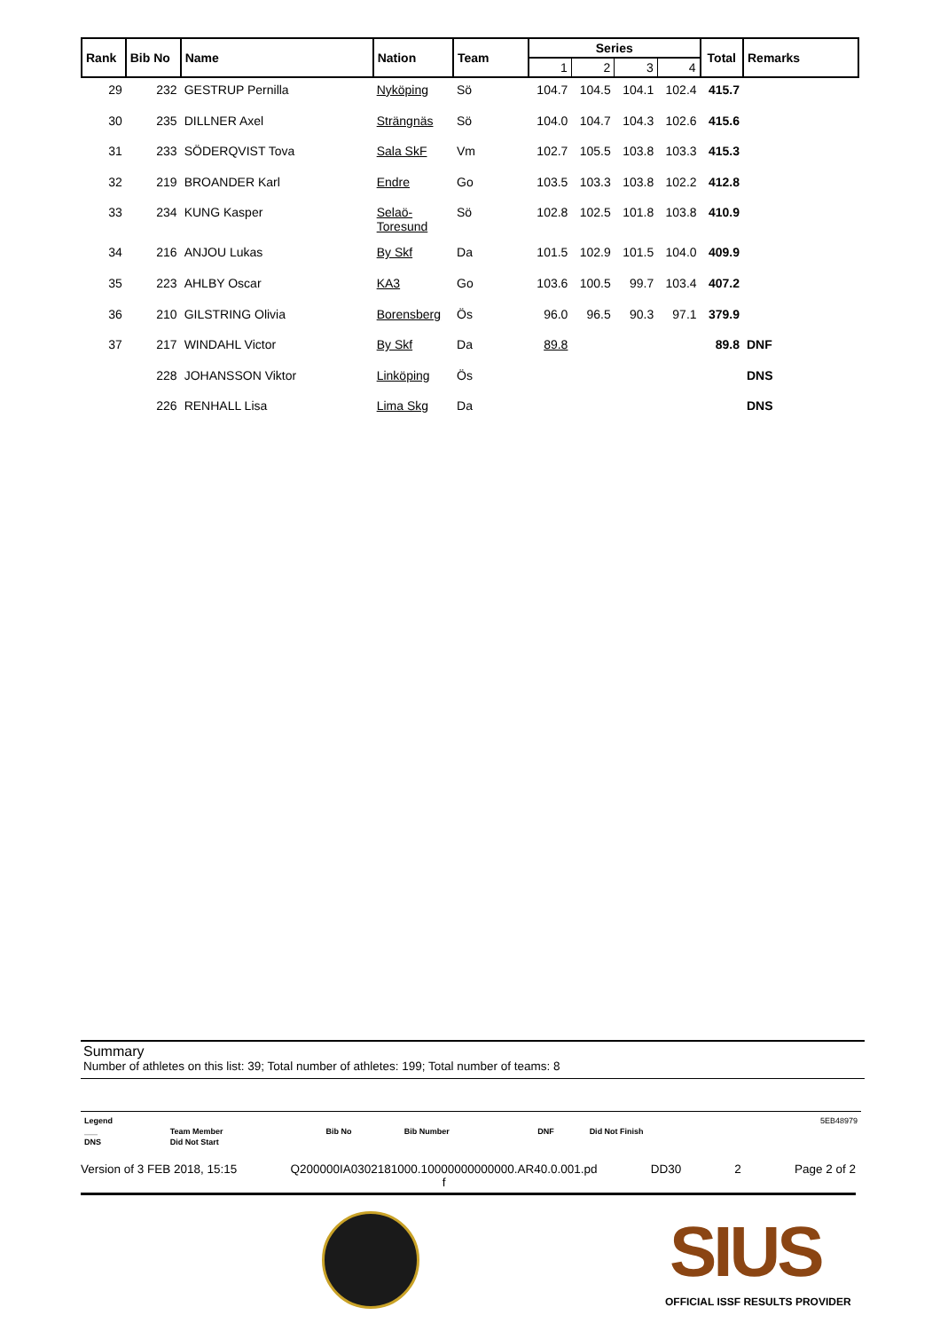| Rank | Bib No | Name | Nation | Team | Series | | | | Total | Remarks |
| --- | --- | --- | --- | --- | --- | --- | --- | --- | --- | --- |
| | | | | | 1 | 2 | 3 | 4 | | |
| 29 | 232 | GESTRUP Pernilla | Nyköping | Sö | 104.7 | 104.5 | 104.1 | 102.4 | 415.7 | |
| 30 | 235 | DILLNER Axel | Strängnäs | Sö | 104.0 | 104.7 | 104.3 | 102.6 | 415.6 | |
| 31 | 233 | SÖDERQVIST Tova | Sala SkF | Vm | 102.7 | 105.5 | 103.8 | 103.3 | 415.3 | |
| 32 | 219 | BROANDER Karl | Endre | Go | 103.5 | 103.3 | 103.8 | 102.2 | 412.8 | |
| 33 | 234 | KUNG Kasper | Selaö- Toresund | Sö | 102.8 | 102.5 | 101.8 | 103.8 | 410.9 | |
| 34 | 216 | ANJOU Lukas | By Skf | Da | 101.5 | 102.9 | 101.5 | 104.0 | 409.9 | |
| 35 | 223 | AHLBY Oscar | KA3 | Go | 103.6 | 100.5 | 99.7 | 103.4 | 407.2 | |
| 36 | 210 | GILSTRING Olivia | Borensberg | Ös | 96.0 | 96.5 | 90.3 | 97.1 | 379.9 | |
| 37 | 217 | WINDAHL Victor | By Skf | Da | 89.8 | | | | 89.8 | DNF |
| | 228 | JOHANSSON Viktor | Linköping | Ös | | | | | | DNS |
| | 226 | RENHALL Lisa | Lima Skg | Da | | | | | | DNS |
Summary
Number of athletes on this list: 39; Total number of athletes: 199; Total number of teams: 8
| Legend | | | | | | 5EB48979 |
| ___ | Team Member | Bib No | Bib Number | DNF | Did Not Finish | |
| DNS | Did Not Start | | | | | |
Version of 3 FEB 2018, 15:15 Q200000IA0302181000.10000000000000.AR40.0.001.pd
f DD30 2 Page 2 of 2
SIUS
OFFICIAL ISSF RESULTS PROVIDER